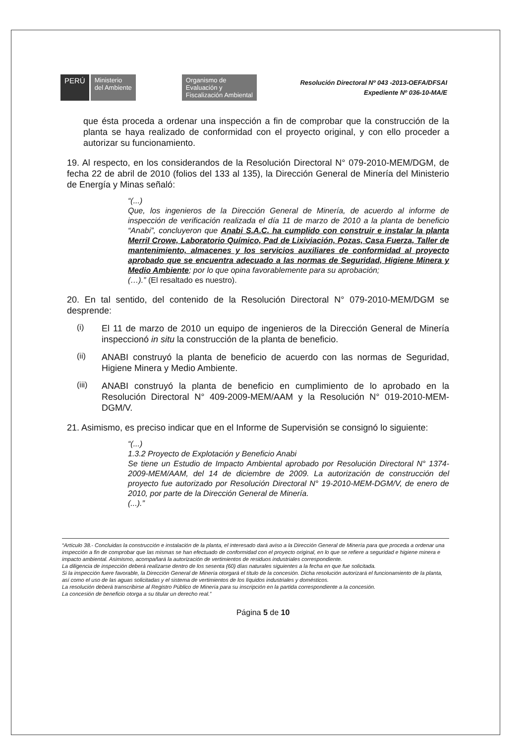PERÚ
Ministerio
del Ambiente
Organismo de
Evaluación y
Fiscalización Ambiental
Resolución Directoral Nº 043 -2013-OEFA/DFSAI
Expediente Nº 036-10-MA/E
que ésta proceda a ordenar una inspección a fin de comprobar que la construcción de la planta se haya realizado de conformidad con el proyecto original, y con ello proceder a autorizar su funcionamiento.
19. Al respecto, en los considerandos de la Resolución Directoral N° 079-2010-MEM/DGM, de fecha 22 de abril de 2010 (folios del 133 al 135), la Dirección General de Minería del Ministerio de Energía y Minas señaló:
“(...)
Que, los ingenieros de la Dirección General de Minería, de acuerdo al informe de inspección de verificación realizada el día 11 de marzo de 2010 a la planta de beneficio “Anabi”, concluyeron que Anabi S.A.C. ha cumplido con construir e instalar la planta Merril Crowe, Laboratorio Químico, Pad de Lixiviación, Pozas, Casa Fuerza, Taller de mantenimiento, almacenes y los servicios auxiliares de conformidad al proyecto aprobado que se encuentra adecuado a las normas de Seguridad, Higiene Minera y Medio Ambiente; por lo que opina favorablemente para su aprobación;
(…).” (El resaltado es nuestro).
20. En tal sentido, del contenido de la Resolución Directoral N° 079-2010-MEM/DGM se desprende:
(i)
El 11 de marzo de 2010 un equipo de ingenieros de la Dirección General de Minería inspeccionó in situ la construcción de la planta de beneficio.
(ii)
ANABI construyó la planta de beneficio de acuerdo con las normas de Seguridad, Higiene Minera y Medio Ambiente.
(iii)
ANABI construyó la planta de beneficio en cumplimiento de lo aprobado en la Resolución Directoral N° 409-2009-MEM/AAM y la Resolución N° 019-2010-MEM-DGM/V.
21. Asimismo, es preciso indicar que en el Informe de Supervisión se consignó lo siguiente:
“(...)
1.3.2 Proyecto de Explotación y Beneficio Anabi
Se tiene un Estudio de Impacto Ambiental aprobado por Resolución Directoral N° 1374-2009-MEM/AAM, del 14 de diciembre de 2009. La autorización de construcción del proyecto fue autorizado por Resolución Directoral N° 19-2010-MEM-DGM/V, de enero de 2010, por parte de la Dirección General de Minería.
(...).”
“Artículo 38.- Concluidas la construcción e instalación de la planta, el interesado dará aviso a la Dirección General de Minería para que proceda a ordenar una inspección a fin de comprobar que las mismas se han efectuado de conformidad con el proyecto original, en lo que se refiere a seguridad e higiene minera e impacto ambiental. Asimismo, acompañará la autorización de vertimientos de residuos industriales correspondiente.
La diligencia de inspección deberá realizarse dentro de los sesenta (60) días naturales siguientes a la fecha en que fue solicitada.
Si la inspección fuere favorable, la Dirección General de Minería otorgará el título de la concesión. Dicha resolución autorizará el funcionamiento de la planta, así como el uso de las aguas solicitadas y el sistema de vertimientos de los líquidos industriales y domésticos.
La resolución deberá transcribirse al Registro Público de Minería para su inscripción en la partida correspondiente a la concesión.
La concesión de beneficio otorga a su titular un derecho real.”
Página 5 de 10